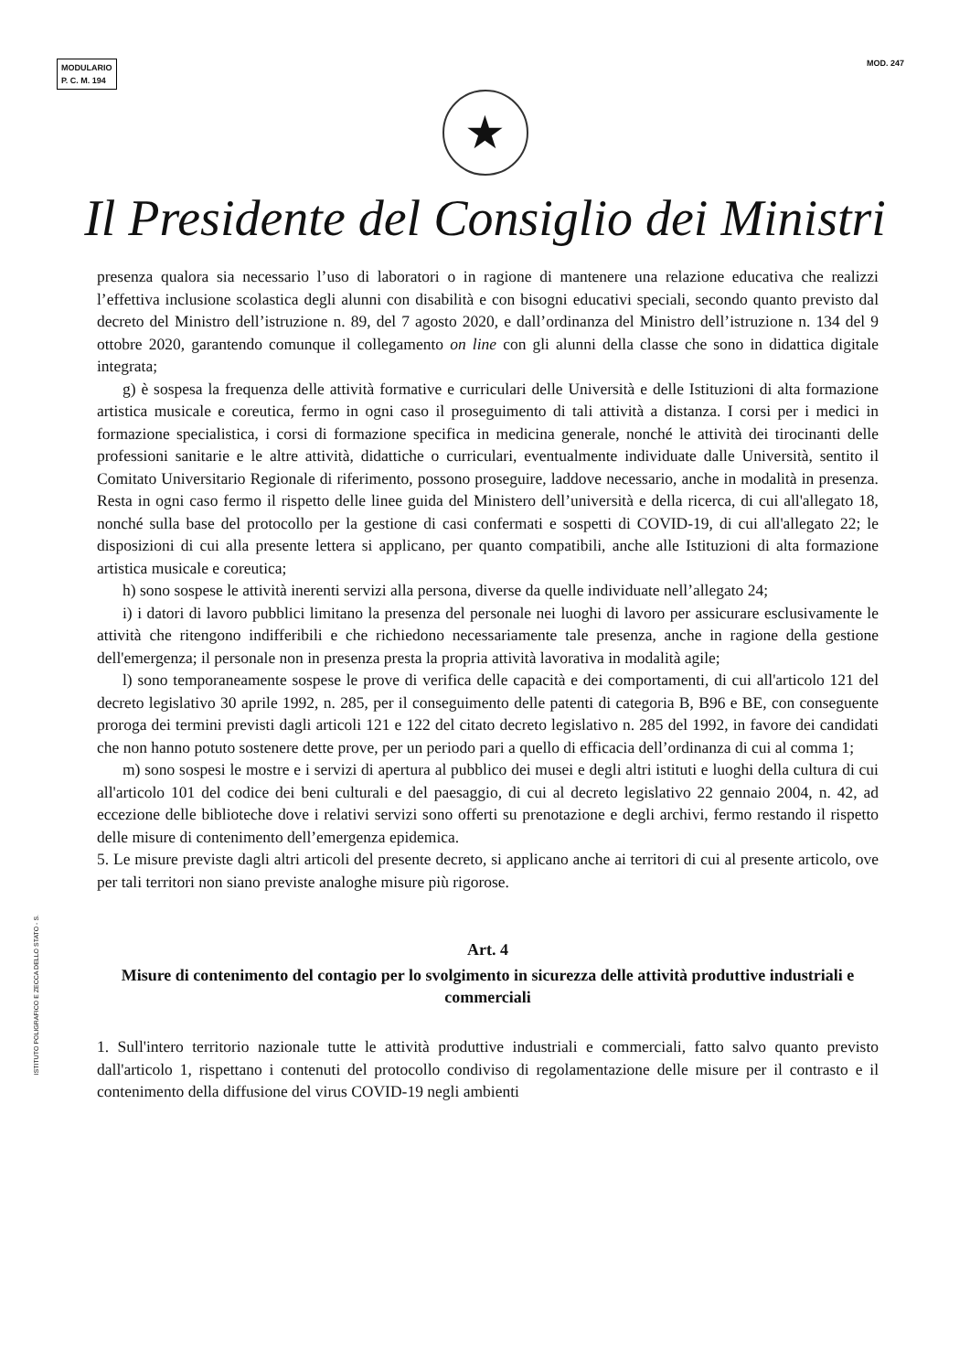MODULARIO
P. C. M. 194
MOD. 247
★
Il Presidente del Consiglio dei Ministri
presenza qualora sia necessario l’uso di laboratori o in ragione di mantenere una relazione educativa che realizzi l’effettiva inclusione scolastica degli alunni con disabilità e con bisogni educativi speciali, secondo quanto previsto dal decreto del Ministro dell’istruzione n. 89, del 7 agosto 2020, e dall’ordinanza del Ministro dell’istruzione n. 134 del 9 ottobre 2020, garantendo comunque il collegamento on line con gli alunni della classe che sono in didattica digitale integrata;
g) è sospesa la frequenza delle attività formative e curriculari delle Università e delle Istituzioni di alta formazione artistica musicale e coreutica, fermo in ogni caso il proseguimento di tali attività a distanza. I corsi per i medici in formazione specialistica, i corsi di formazione specifica in medicina generale, nonché le attività dei tirocinanti delle professioni sanitarie e le altre attività, didattiche o curriculari, eventualmente individuate dalle Università, sentito il Comitato Universitario Regionale di riferimento, possono proseguire, laddove necessario, anche in modalità in presenza. Resta in ogni caso fermo il rispetto delle linee guida del Ministero dell’università e della ricerca, di cui all'allegato 18, nonché sulla base del protocollo per la gestione di casi confermati e sospetti di COVID-19, di cui all'allegato 22; le disposizioni di cui alla presente lettera si applicano, per quanto compatibili, anche alle Istituzioni di alta formazione artistica musicale e coreutica;
h) sono sospese le attività inerenti servizi alla persona, diverse da quelle individuate nell’allegato 24;
i) i datori di lavoro pubblici limitano la presenza del personale nei luoghi di lavoro per assicurare esclusivamente le attività che ritengono indifferibili e che richiedono necessariamente tale presenza, anche in ragione della gestione dell'emergenza; il personale non in presenza presta la propria attività lavorativa in modalità agile;
l) sono temporaneamente sospese le prove di verifica delle capacità e dei comportamenti, di cui all'articolo 121 del decreto legislativo 30 aprile 1992, n. 285, per il conseguimento delle patenti di categoria B, B96 e BE, con conseguente proroga dei termini previsti dagli articoli 121 e 122 del citato decreto legislativo n. 285 del 1992, in favore dei candidati che non hanno potuto sostenere dette prove, per un periodo pari a quello di efficacia dell’ordinanza di cui al comma 1;
m) sono sospesi le mostre e i servizi di apertura al pubblico dei musei e degli altri istituti e luoghi della cultura di cui all'articolo 101 del codice dei beni culturali e del paesaggio, di cui al decreto legislativo 22 gennaio 2004, n. 42, ad eccezione delle biblioteche dove i relativi servizi sono offerti su prenotazione e degli archivi, fermo restando il rispetto delle misure di contenimento dell’emergenza epidemica.
5. Le misure previste dagli altri articoli del presente decreto, si applicano anche ai territori di cui al presente articolo, ove per tali territori non siano previste analoghe misure più rigorose.
Art. 4
Misure di contenimento del contagio per lo svolgimento in sicurezza delle attività produttive industriali e commerciali
1. Sull'intero territorio nazionale tutte le attività produttive industriali e commerciali, fatto salvo quanto previsto dall'articolo 1, rispettano i contenuti del protocollo condiviso di regolamentazione delle misure per il contrasto e il contenimento della diffusione del virus COVID-19 negli ambienti
ISTITUTO POLIGRAFICO E ZECCA DELLO STATO - S.